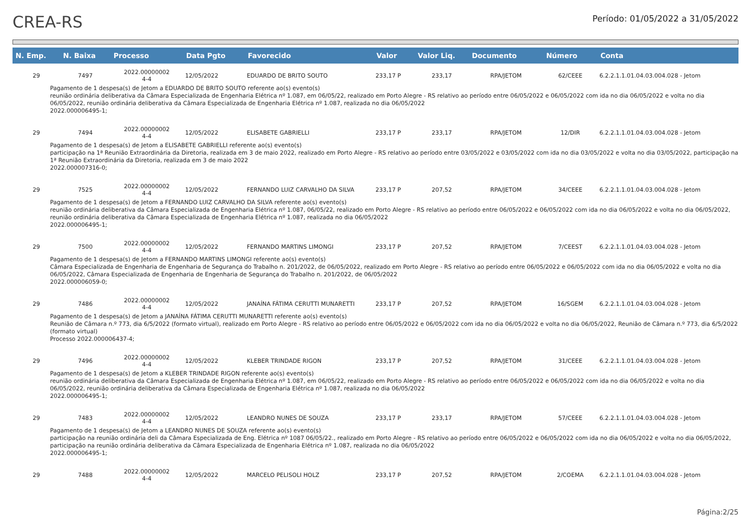CREA-RS
Período: 01/05/2022 a 31/05/2022
| N. Emp. | N. Baixa | Processo | Data Pgto | Favorecido | Valor | Valor Liq. | Documento | Número | Conta |
| --- | --- | --- | --- | --- | --- | --- | --- | --- | --- |
| 29 | 7497 | 2022.00000002 4-4 | 12/05/2022 | EDUARDO DE BRITO SOUTO | 233,17 P | 233,17 | RPA/JETOM | 62/CEEE | 6.2.2.1.1.01.04.03.004.028 - Jetom |
| Pagamento de 1 despesa(s) de Jetom a EDUARDO DE BRITO SOUTO referente ao(s) evento(s) reunião ordinária deliberativa da Câmara Especializada de Engenharia Elétrica nº 1.087, em 06/05/22, realizado em Porto Alegre - RS relativo ao período entre 06/05/2022 e 06/05/2022 com ida no dia 06/05/2022 e volta no dia 06/05/2022, reunião ordinária deliberativa da Câmara Especializada de Engenharia Elétrica nº 1.087, realizada no dia 06/05/2022 2022.000006495-1; | | | | | | | | | |
| 29 | 7494 | 2022.00000002 4-4 | 12/05/2022 | ELISABETE GABRIELLI | 233,17 P | 233,17 | RPA/JETOM | 12/DIR | 6.2.2.1.1.01.04.03.004.028 - Jetom |
| Pagamento de 1 despesa(s) de Jetom a ELISABETE GABRIELLI referente ao(s) evento(s) participação na 1ª Reunião Extraordinária da Diretoria, realizada em 3 de maio 2022, realizado em Porto Alegre - RS relativo ao período entre 03/05/2022 e 03/05/2022 com ida no dia 03/05/2022 e volta no dia 03/05/2022, participação na 1ª Reunião Extraordinária da Diretoria, realizada em 3 de maio 2022 2022.000007316-0; | | | | | | | | | |
| 29 | 7525 | 2022.00000002 4-4 | 12/05/2022 | FERNANDO LUIZ CARVALHO DA SILVA | 233,17 P | 207,52 | RPA/JETOM | 34/CEEE | 6.2.2.1.1.01.04.03.004.028 - Jetom |
| Pagamento de 1 despesa(s) de Jetom a FERNANDO LUIZ CARVALHO DA SILVA referente ao(s) evento(s) reunião ordinária deliberativa da Câmara Especializada de Engenharia Elétrica nº 1.087, 06/05/22, realizado em Porto Alegre - RS relativo ao período entre 06/05/2022 e 06/05/2022 com ida no dia 06/05/2022 e volta no dia 06/05/2022, reunião ordinária deliberativa da Câmara Especializada de Engenharia Elétrica nº 1.087, realizada no dia 06/05/2022 2022.000006495-1; | | | | | | | | | |
| 29 | 7500 | 2022.00000002 4-4 | 12/05/2022 | FERNANDO MARTINS LIMONGI | 233,17 P | 207,52 | RPA/JETOM | 7/CEEST | 6.2.2.1.1.01.04.03.004.028 - Jetom |
| Pagamento de 1 despesa(s) de Jetom a FERNANDO MARTINS LIMONGI referente ao(s) evento(s) Câmara Especializada de Engenharia de Engenharia de Segurança do Trabalho n. 201/2022, de 06/05/2022, realizado em Porto Alegre - RS relativo ao período entre 06/05/2022 e 06/05/2022 com ida no dia 06/05/2022 e volta no dia 06/05/2022, Câmara Especializada de Engenharia de Engenharia de Segurança do Trabalho n. 201/2022, de 06/05/2022 2022.000006059-0; | | | | | | | | | |
| 29 | 7486 | 2022.00000002 4-4 | 12/05/2022 | JANAÍNA FÁTIMA CERUTTI MUNARETTI | 233,17 P | 207,52 | RPA/JETOM | 16/SGEM | 6.2.2.1.1.01.04.03.004.028 - Jetom |
| Pagamento de 1 despesa(s) de Jetom a JANAÍNA FÁTIMA CERUTTI MUNARETTI referente ao(s) evento(s) Reunião de Câmara n.º 773, dia 6/5/2022 (formato virtual), realizado em Porto Alegre - RS relativo ao período entre 06/05/2022 e 06/05/2022 com ida no dia 06/05/2022 e volta no dia 06/05/2022, Reunião de Câmara n.º 773, dia 6/5/2022 (formato virtual) Processo 2022.000006437-4; | | | | | | | | | |
| 29 | 7496 | 2022.00000002 4-4 | 12/05/2022 | KLEBER TRINDADE RIGON | 233,17 P | 207,52 | RPA/JETOM | 31/CEEE | 6.2.2.1.1.01.04.03.004.028 - Jetom |
| Pagamento de 1 despesa(s) de Jetom a KLEBER TRINDADE RIGON referente ao(s) evento(s) reunião ordinária deliberativa da Câmara Especializada de Engenharia Elétrica nº 1.087, em 06/05/22, realizado em Porto Alegre - RS relativo ao período entre 06/05/2022 e 06/05/2022 com ida no dia 06/05/2022 e volta no dia 06/05/2022, reunião ordinária deliberativa da Câmara Especializada de Engenharia Elétrica nº 1.087, realizada no dia 06/05/2022 2022.000006495-1; | | | | | | | | | |
| 29 | 7483 | 2022.00000002 4-4 | 12/05/2022 | LEANDRO NUNES DE SOUZA | 233,17 P | 233,17 | RPA/JETOM | 57/CEEE | 6.2.2.1.1.01.04.03.004.028 - Jetom |
| Pagamento de 1 despesa(s) de Jetom a LEANDRO NUNES DE SOUZA referente ao(s) evento(s) participação na reunião ordinária deli da Câmara Especializada de Eng. Elétrica nº 1087 06/05/22., realizado em Porto Alegre - RS relativo ao período entre 06/05/2022 e 06/05/2022 com ida no dia 06/05/2022 e volta no dia 06/05/2022, participação na reunião ordinária deliberativa da Câmara Especializada de Engenharia Elétrica nº 1.087, realizada no dia 06/05/2022 2022.000006495-1; | | | | | | | | | |
| 29 | 7488 | 2022.00000002 4-4 | 12/05/2022 | MARCELO PELISOLI HOLZ | 233,17 P | 207,52 | RPA/JETOM | 2/COEMA | 6.2.2.1.1.01.04.03.004.028 - Jetom |
Página:2/25